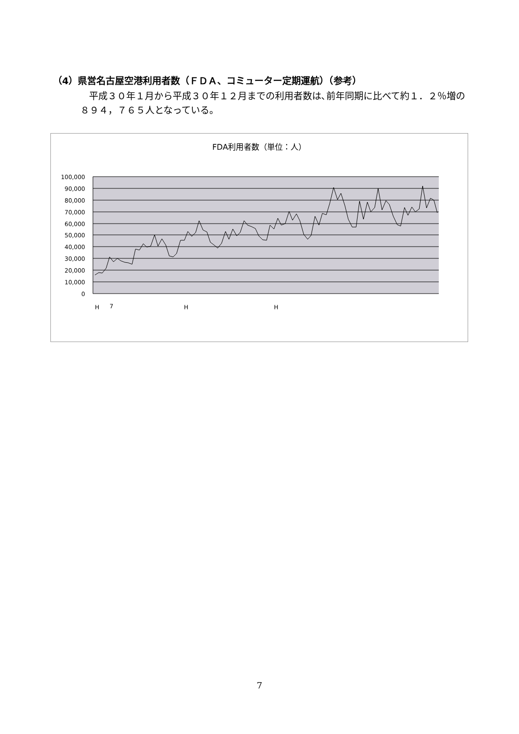（4）県営名古屋空港利用者数（ＦＤＡ、コミューター定期運航）（参考）
平成３０年１月から平成３０年１２月までの利用者数は､前年同期に比べて約１．２％増の８９４，７６５人となっている。
FDA利用者数（単位：人）
100,000
90,000
80,000
70,000
60,000
50,000
40,000
30,000
20,000
10,000
0
H
7
H
H
7